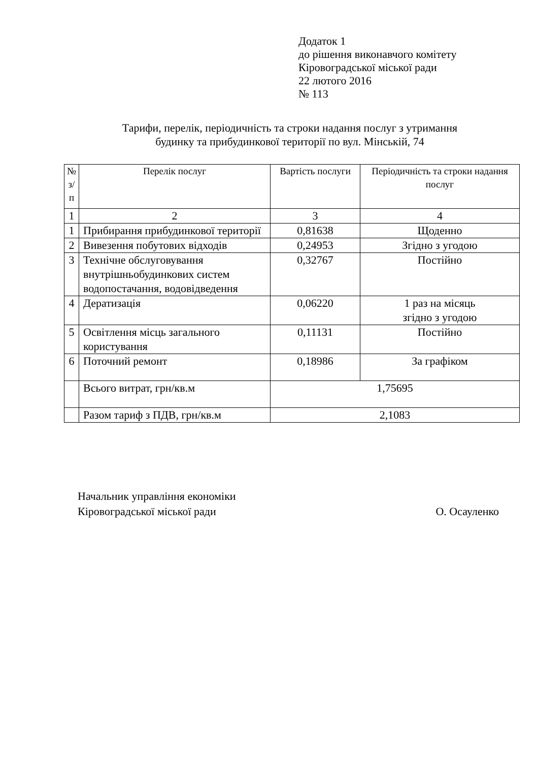Додаток 1
до рішення виконавчого комітету
Кіровоградської міської ради
22 лютого 2016
№ 113
Тарифи, перелік, періодичність та строки надання послуг з утримання
будинку та прибудинкової території по вул. Мінській, 74
| № з/ п | Перелік послуг | Вартість послуги | Періодичність та строки надання послуг |
| --- | --- | --- | --- |
| 1 | 2 | 3 | 4 |
| 1 | Прибирання прибудинкової території | 0,81638 | Щоденно |
| 2 | Вивезення побутових відходів | 0,24953 | Згідно з угодою |
| 3 | Технічне обслуговування внутрішньобудинкових систем водопостачання, водовідведення | 0,32767 | Постійно |
| 4 | Дератизація | 0,06220 | 1 раз на місяць згідно з угодою |
| 5 | Освітлення місць загального користування | 0,11131 | Постійно |
| 6 | Поточний ремонт | 0,18986 | За графіком |
| | Всього витрат, грн/кв.м | 1,75695 | |
| | Разом тариф з ПДВ, грн/кв.м | 2,1083 | |
Начальник управління економіки
Кіровоградської міської ради О. Осауленко